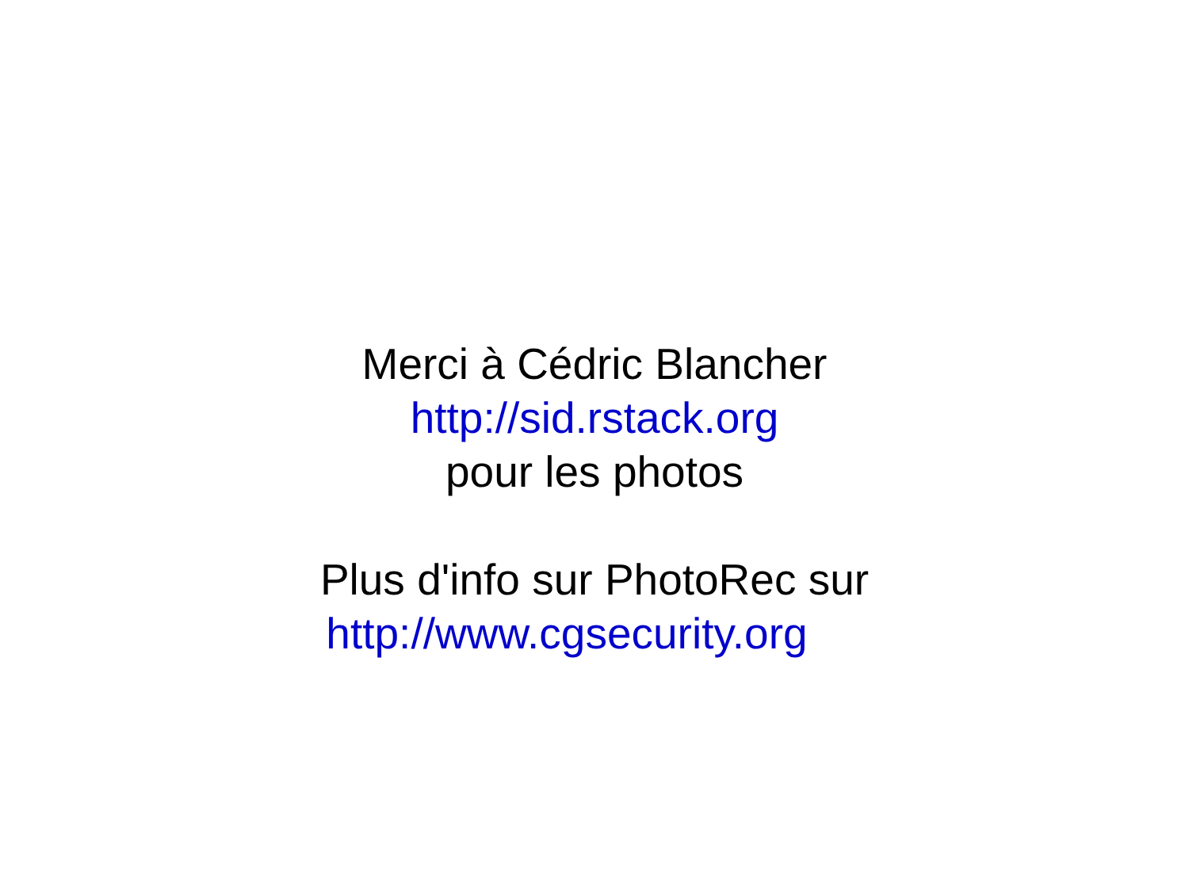Merci à Cédric Blancher
http://sid.rstack.org
pour les photos
Plus d'info sur PhotoRec sur
http://www.cgsecurity.org